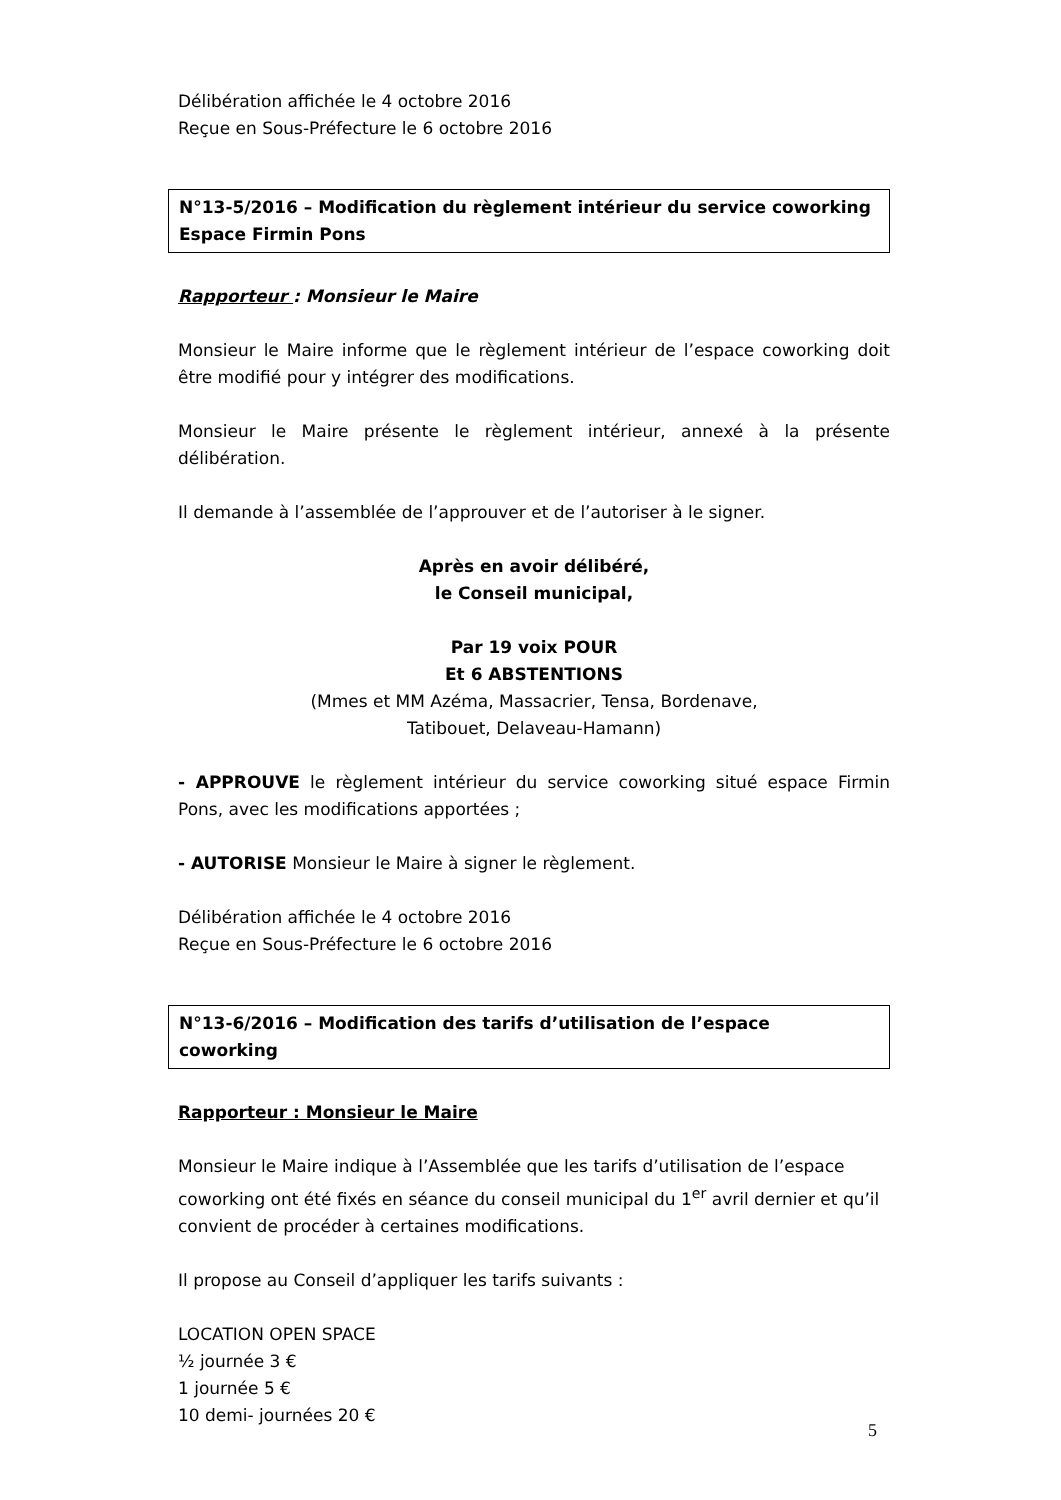Délibération affichée le 4 octobre 2016
Reçue en Sous-Préfecture le 6 octobre 2016
N°13-5/2016 – Modification du règlement intérieur du service coworking Espace Firmin Pons
Rapporteur : Monsieur le Maire
Monsieur le Maire informe que le règlement intérieur de l’espace coworking doit être modifié pour y intégrer des modifications.
Monsieur le Maire présente le règlement intérieur, annexé à la présente délibération.
Il demande à l’assemblée de l’approuver et de l’autoriser à le signer.
Après en avoir délibéré,
le Conseil municipal,
Par 19 voix POUR
Et 6 ABSTENTIONS
(Mmes et MM Azéma, Massacrier, Tensa, Bordenave,
Tatibouet, Delaveau-Hamann)
- APPROUVE le règlement intérieur du service coworking situé espace Firmin Pons, avec les modifications apportées ;
- AUTORISE Monsieur le Maire à signer le règlement.
Délibération affichée le 4 octobre 2016
Reçue en Sous-Préfecture le 6 octobre 2016
N°13-6/2016 – Modification des tarifs d’utilisation de l’espace coworking
Rapporteur : Monsieur le Maire
Monsieur le Maire indique à l’Assemblée que les tarifs d’utilisation de l’espace coworking ont été fixés en séance du conseil municipal du 1<sup>er</sup> avril dernier et qu’il convient de procéder à certaines modifications.
Il propose au Conseil d’appliquer les tarifs suivants :
LOCATION OPEN SPACE
½ journée 3 €
1 journée 5 €
10 demi- journées 20 €
5